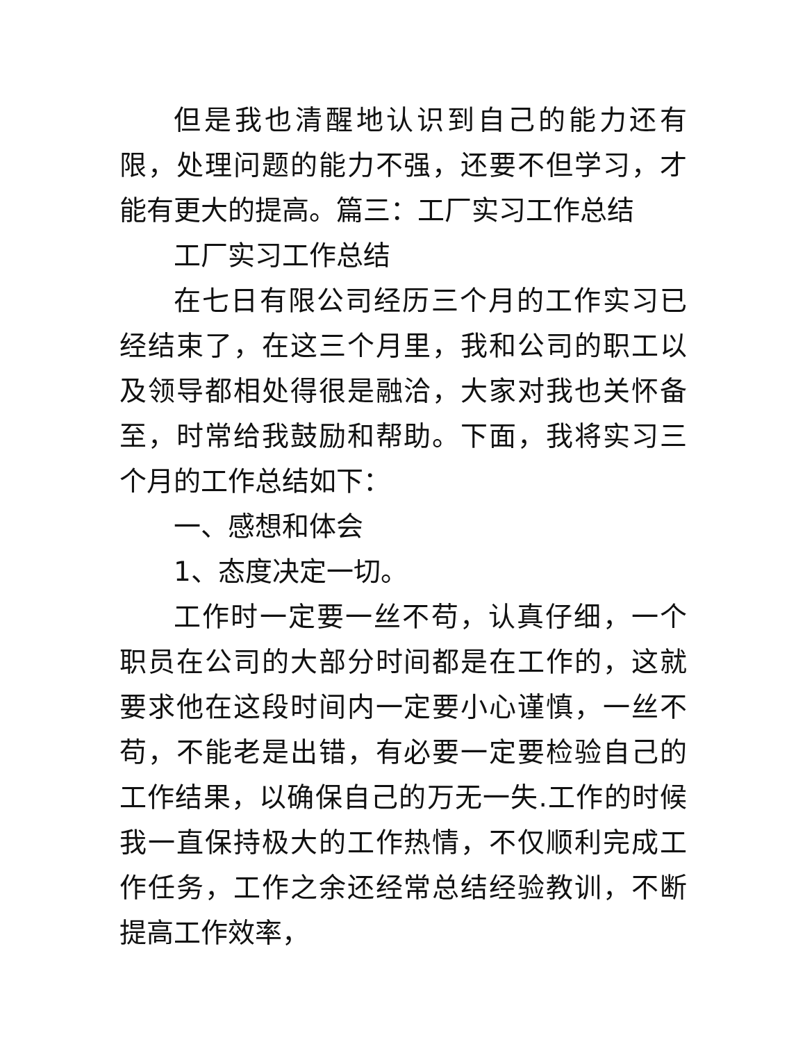但是我也清醒地认识到自己的能力还有限，处理问题的能力不强，还要不但学习，才能有更大的提高。篇三：工厂实习工作总结
工厂实习工作总结
在七日有限公司经历三个月的工作实习已经结束了，在这三个月里，我和公司的职工以及领导都相处得很是融洽，大家对我也关怀备至，时常给我鼓励和帮助。下面，我将实习三个月的工作总结如下：
一、感想和体会
1、态度决定一切。
工作时一定要一丝不苟，认真仔细，一个职员在公司的大部分时间都是在工作的，这就要求他在这段时间内一定要小心谨慎，一丝不苟，不能老是出错，有必要一定要检验自己的工作结果，以确保自己的万无一失.工作的时候我一直保持极大的工作热情，不仅顺利完成工作任务，工作之余还经常总结经验教训，不断提高工作效率，